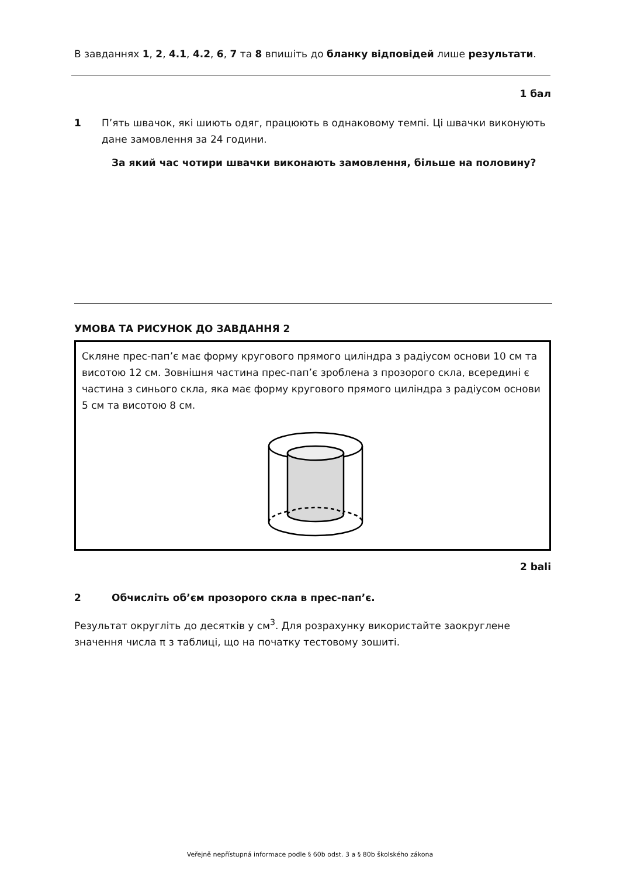В завданнях 1, 2, 4.1, 4.2, 6, 7 та 8 впишіть до бланку відповідей лише результати.
1 бал
1 П’ять швачок, які шиють одяг, працюють в однаковому темпі. Ці швачки виконують дане замовлення за 24 години.
За який час чотири швачки виконають замовлення, більше на половину?
УМОВА ТА РИСУНОК ДО ЗАВДАННЯ 2
Скляне прес-пап’є має форму кругового прямого циліндра з радіусом основи 10 см та висотою 12 см. Зовнішня частина прес-пап’є зроблена з прозорого скла, всередині є частина з синього скла, яка має форму кругового прямого циліндра з радіусом основи 5 см та висотою 8 см.
2 bali
2 Обчисліть об’єм прозорого скла в прес-пап’є.
Результат округліть до десятків у см<sup>3</sup>. Для розрахунку використайте заокруглене значення числа π з таблиці, що на початку тестовому зошиті.
Veřejně nepřístupná informace podle § 60b odst. 3 a § 80b školského zákona